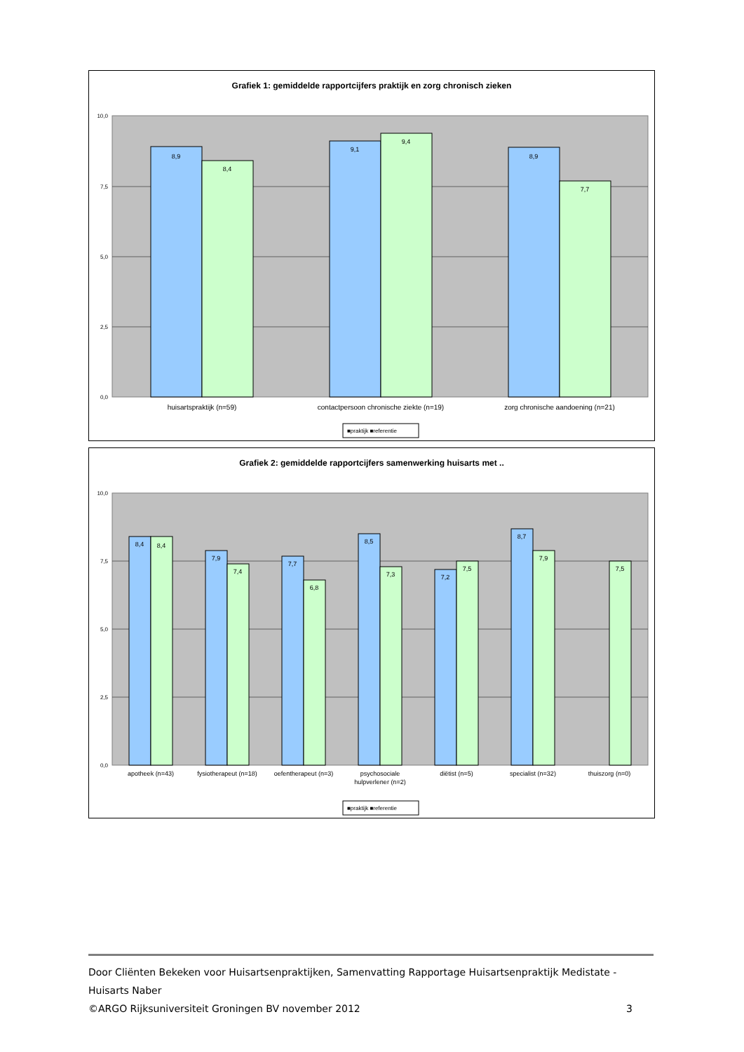Grafiek 1: gemiddelde rapportcijfers praktijk en zorg chronisch zieken
10,0
7,5
5,0
2,5
0,0
8,9
8,4
9,1
9,4
8,9
7,7
huisartspraktijk (n=59)
contactpersoon chronische ziekte (n=19)
zorg chronische aandoening (n=21)
■praktijk ■referentie
Grafiek 2: gemiddelde rapportcijfers samenwerking huisarts met ..
10,0
7,5
5,0
2,5
0,0
8,4
8,4
7,9
7,4
7,7
6,8
8,5
7,3
7,2
7,5
8,7
7,9
7,5
apotheek (n=43)
fysiotherapeut (n=18)
oefentherapeut (n=3)
psychosociale
hulpverlener (n=2)
diëtist (n=5)
specialist (n=32)
thuiszorg (n=0)
■praktijk ■referentie
Door Cliënten Bekeken voor Huisartsenpraktijken, Samenvatting Rapportage Huisartsenpraktijk Medistate - Huisarts Naber
©ARGO Rijksuniversiteit Groningen BV november 2012 3